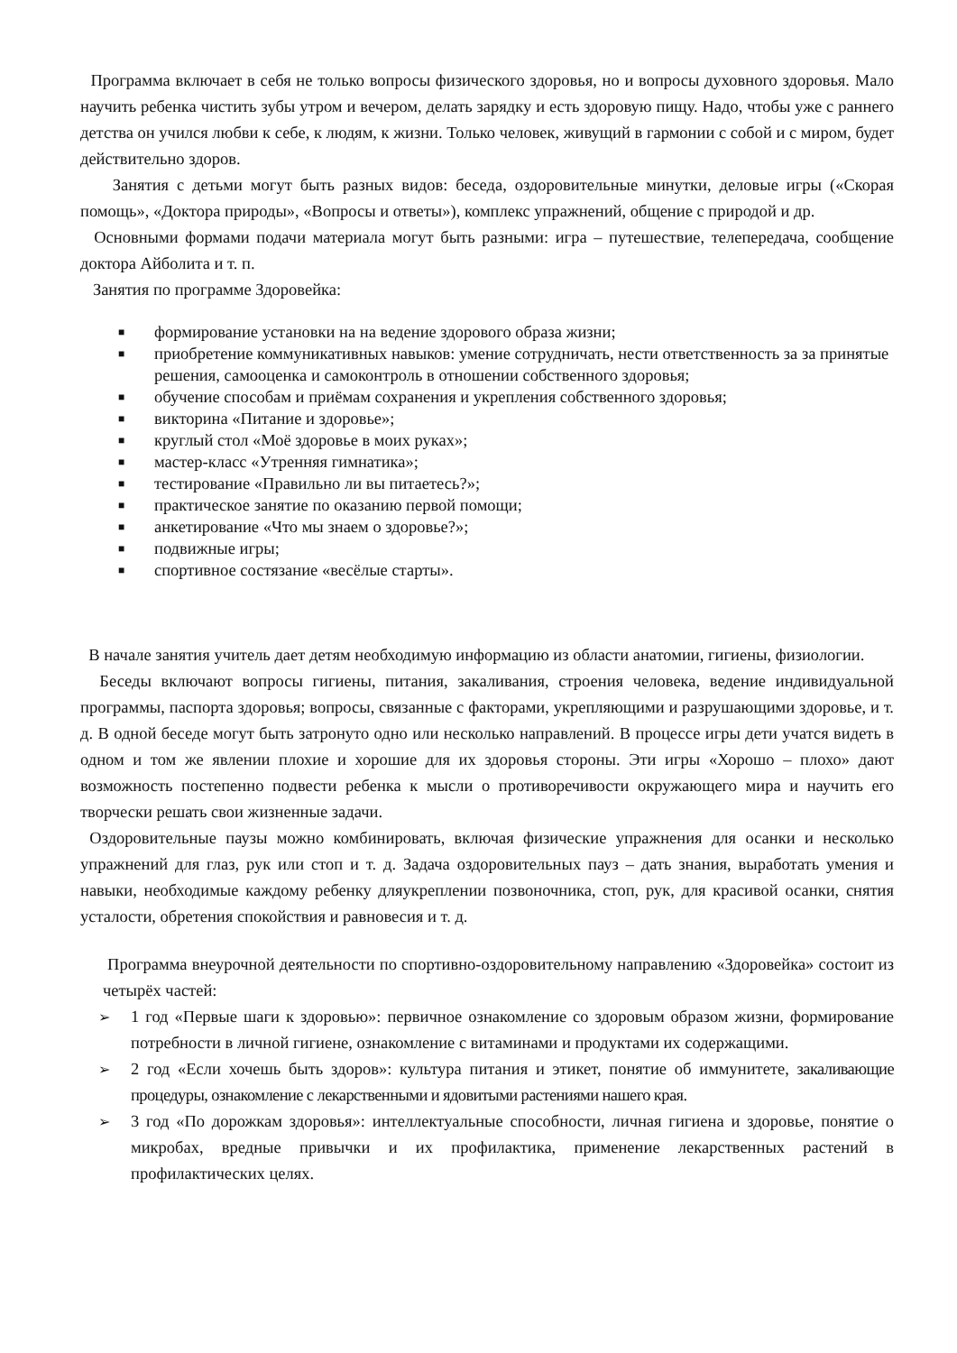Программа включает в себя не только вопросы физического здоровья, но и вопросы духовного здоровья. Мало научить ребенка чистить зубы утром и вечером, делать зарядку и есть здоровую пищу. Надо, чтобы уже с раннего детства он учился любви к себе, к людям, к жизни. Только человек, живущий в гармонии с собой и с миром, будет действительно здоров.
Занятия с детьми могут быть разных видов: беседа, оздоровительные минутки, деловые игры («Скорая помощь», «Доктора природы», «Вопросы и ответы»), комплекс упражнений, общение с природой и др.
Основными формами подачи материала могут быть разными: игра – путешествие, телепередача, сообщение доктора Айболита и т. п.
Занятия по программе Здоровейка:
■ формирование установки на на ведение здорового образа жизни;
■ приобретение коммуникативных навыков: умение сотрудничать, нести ответственность за за принятые решения, самооценка и самоконтроль в отношении собственного здоровья;
■ обучение способам и приёмам сохранения и укрепления собственного здоровья;
■ викторина «Питание и здоровье»;
■ круглый стол «Моё здоровье в моих руках»;
■ мастер-класс «Утренняя гимнатика»;
■ тестирование «Правильно ли вы питаетесь?»;
■ практическое занятие по оказанию первой помощи;
■ анкетирование «Что мы знаем о здоровье?»;
■ подвижные игры;
■ спортивное состязание «весёлые старты».
В начале занятия учитель дает детям необходимую информацию из области анатомии, гигиены, физиологии.
Беседы включают вопросы гигиены, питания, закаливания, строения человека, ведение индивидуальной программы, паспорта здоровья; вопросы, связанные с факторами, укрепляющими и разрушающими здоровье, и т. д. В одной беседе могут быть затронуто одно или несколько направлений. В процессе игры дети учатся видеть в одном и том же явлении плохие и хорошие для их здоровья стороны. Эти игры «Хорошо – плохо» дают возможность постепенно подвести ребенка к мысли о противоречивости окружающего мира и научить его творчески решать свои жизненные задачи.
Оздоровительные паузы можно комбинировать, включая физические упражнения для осанки и несколько упражнений для глаз, рук или стоп и т. д. Задача оздоровительных пауз – дать знания, выработать умения и навыки, необходимые каждому ребенку дляукреплении позвоночника, стоп, рук, для красивой осанки, снятия усталости, обретения спокойствия и равновесия и т. д.
Программа внеурочной деятельности по спортивно-оздоровительному направлению «Здоровейка» состоит из четырёх частей:
➢ 1 год «Первые шаги к здоровью»: первичное ознакомление со здоровым образом жизни, формирование потребности в личной гигиене, ознакомление с витаминами и продуктами их содержащими.
➢ 2 год «Если хочешь быть здоров»: культура питания и этикет, понятие об иммунитете, закаливающие процедуры, ознакомление с лекарственными и ядовитыми растениями нашего края.
➢ 3 год «По дорожкам здоровья»: интеллектуальные способности, личная гигиена и здоровье, понятие о микробах, вредные привычки и их профилактика, применение лекарственных растений в профилактических целях.